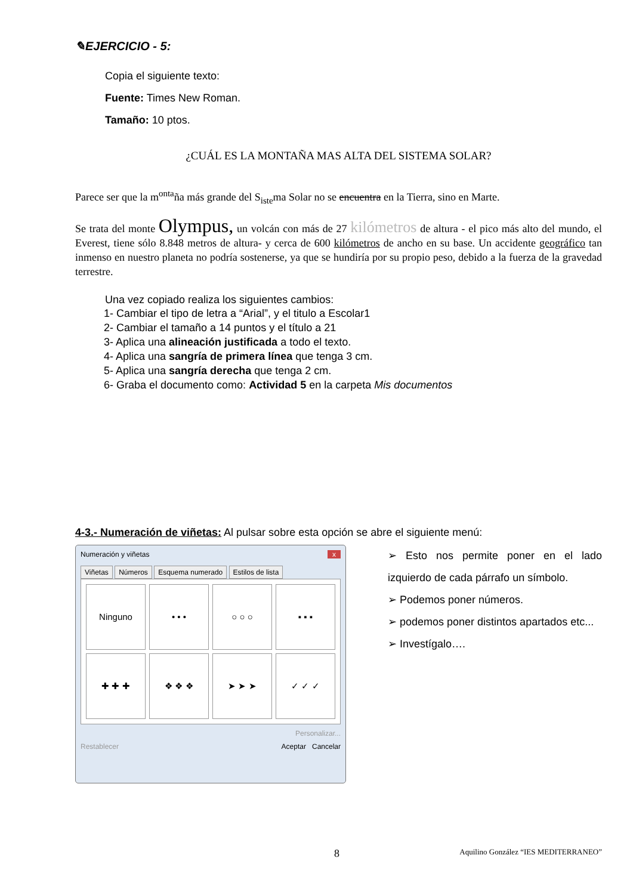✎EJERCICIO - 5:
Copia el siguiente texto:
Fuente: Times New Roman.
Tamaño: 10 ptos.
¿CUÁL ES LA MONTAÑA MAS ALTA DEL SISTEMA SOLAR?
Parece ser que la m<sup>on</sup><sup>ta</sup>ña más grande del S<sub>is</sub><sub>te</sub>ma Solar no se encuentra en la Tierra, sino en Marte.
Se trata del monte Olympus, un volcán con más de 27 kilómetros de altura - el pico más alto del mundo, el Everest, tiene sólo 8.848 metros de altura- y cerca de 600 kilómetros de ancho en su base. Un accidente geográfico tan inmenso en nuestro planeta no podría sostenerse, ya que se hundiría por su propio peso, debido a la fuerza de la gravedad terrestre.
Una vez copiado realiza los siguientes cambios:
1- Cambiar el tipo de letra a “Arial”, y el titulo a Escolar1
2- Cambiar el tamaño a 14 puntos y el título a 21
3- Aplica una alineación justificada a todo el texto.
4- Aplica una sangría de primera línea que tenga 3 cm.
5- Aplica una sangría derecha que tenga 2 cm.
6- Graba el documento como: Actividad 5 en la carpeta Mis documentos
4-3.- Numeración de viñetas: Al pulsar sobre esta opción se abre el siguiente menú:
Numeración y viñetas x
Viñetas Números Esquema numerado Estilos de lista
Ninguno
• • •
○ ○ ○
▪ ▪ ▪
✚ ✚ ✚
❖ ❖ ❖
➤ ➤ ➤
✓ ✓ ✓
Personalizar...
Restablecer Aceptar Cancelar
➢ Esto nos permite poner en el lado izquierdo de cada párrafo un símbolo.
➢ Podemos poner números.
➢ podemos poner distintos apartados etc...
➢ Investígalo….
8 Aquilino González “IES MEDITERRANEO”